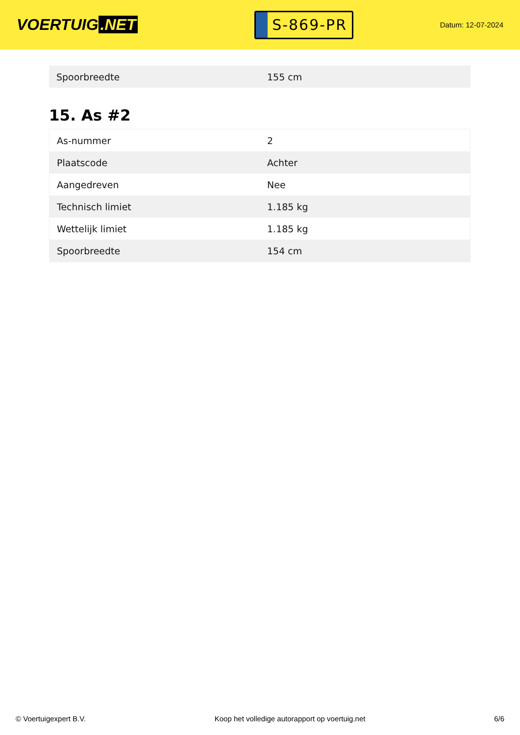VOERTUIG.NET
S-869-PR
Datum: 12-07-2024
| Spoorbreedte | 155 cm |
15. As #2
| As-nummer | 2 |
| Plaatscode | Achter |
| Aangedreven | Nee |
| Technisch limiet | 1.185 kg |
| Wettelijk limiet | 1.185 kg |
| Spoorbreedte | 154 cm |
© Voertuigexpert B.V. Koop het volledige autorapport op voertuig.net 6/6